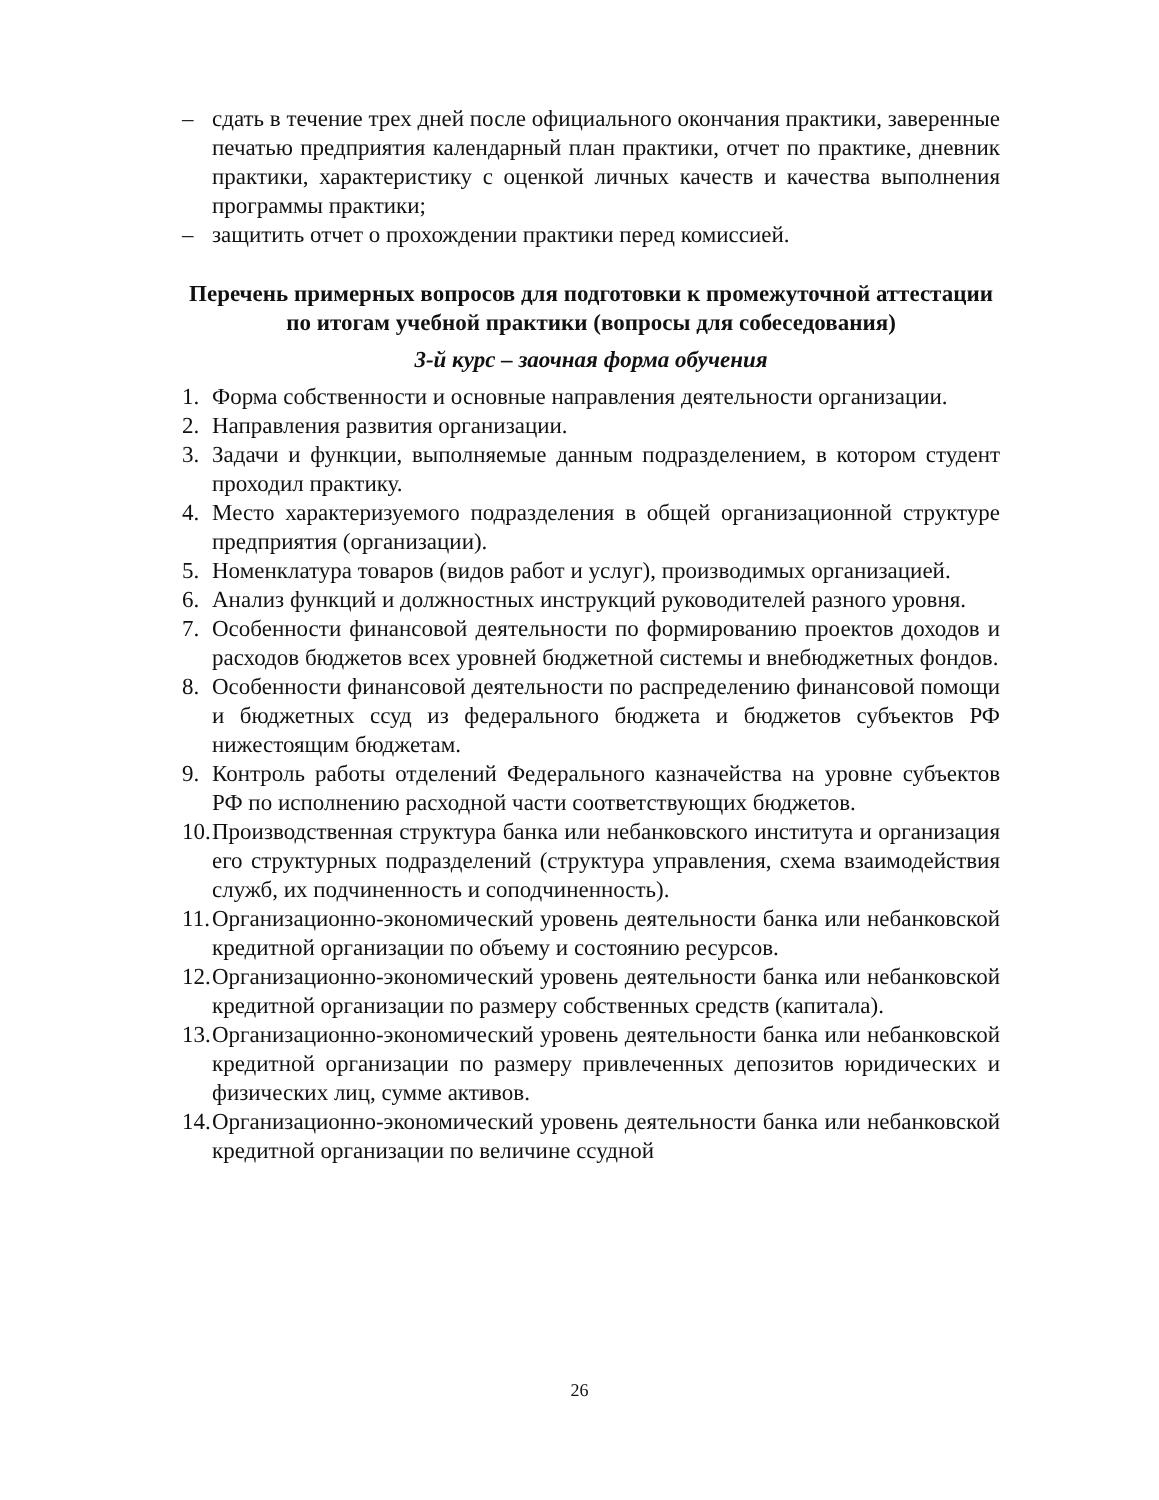– сдать в течение трех дней после официального окончания практики, заверенные печатью предприятия календарный план практики, отчет по практике, дневник практики, характеристику с оценкой личных качеств и качества выполнения программы практики;
– защитить отчет о прохождении практики перед комиссией.
Перечень примерных вопросов для подготовки к промежуточной аттестации по итогам учебной практики (вопросы для собеседования)
3-й курс – заочная форма обучения
1. Форма собственности и основные направления деятельности организации.
2. Направления развития организации.
3. Задачи и функции, выполняемые данным подразделением, в котором студент проходил практику.
4. Место характеризуемого подразделения в общей организационной структуре предприятия (организации).
5. Номенклатура товаров (видов работ и услуг), производимых организацией.
6. Анализ функций и должностных инструкций руководителей разного уровня.
7. Особенности финансовой деятельности по формированию проектов доходов и расходов бюджетов всех уровней бюджетной системы и внебюджетных фондов.
8. Особенности финансовой деятельности по распределению финансовой помощи и бюджетных ссуд из федерального бюджета и бюджетов субъектов РФ нижестоящим бюджетам.
9. Контроль работы отделений Федерального казначейства на уровне субъектов РФ по исполнению расходной части соответствующих бюджетов.
10. Производственная структура банка или небанковского института и организация его структурных подразделений (структура управления, схема взаимодействия служб, их подчиненность и соподчиненность).
11. Организационно-экономический уровень деятельности банка или небанковской кредитной организации по объему и состоянию ресурсов.
12. Организационно-экономический уровень деятельности банка или небанковской кредитной организации по размеру собственных средств (капитала).
13. Организационно-экономический уровень деятельности банка или небанковской кредитной организации по размеру привлеченных депозитов юридических и физических лиц, сумме активов.
14. Организационно-экономический уровень деятельности банка или небанковской кредитной организации по величине ссудной
26